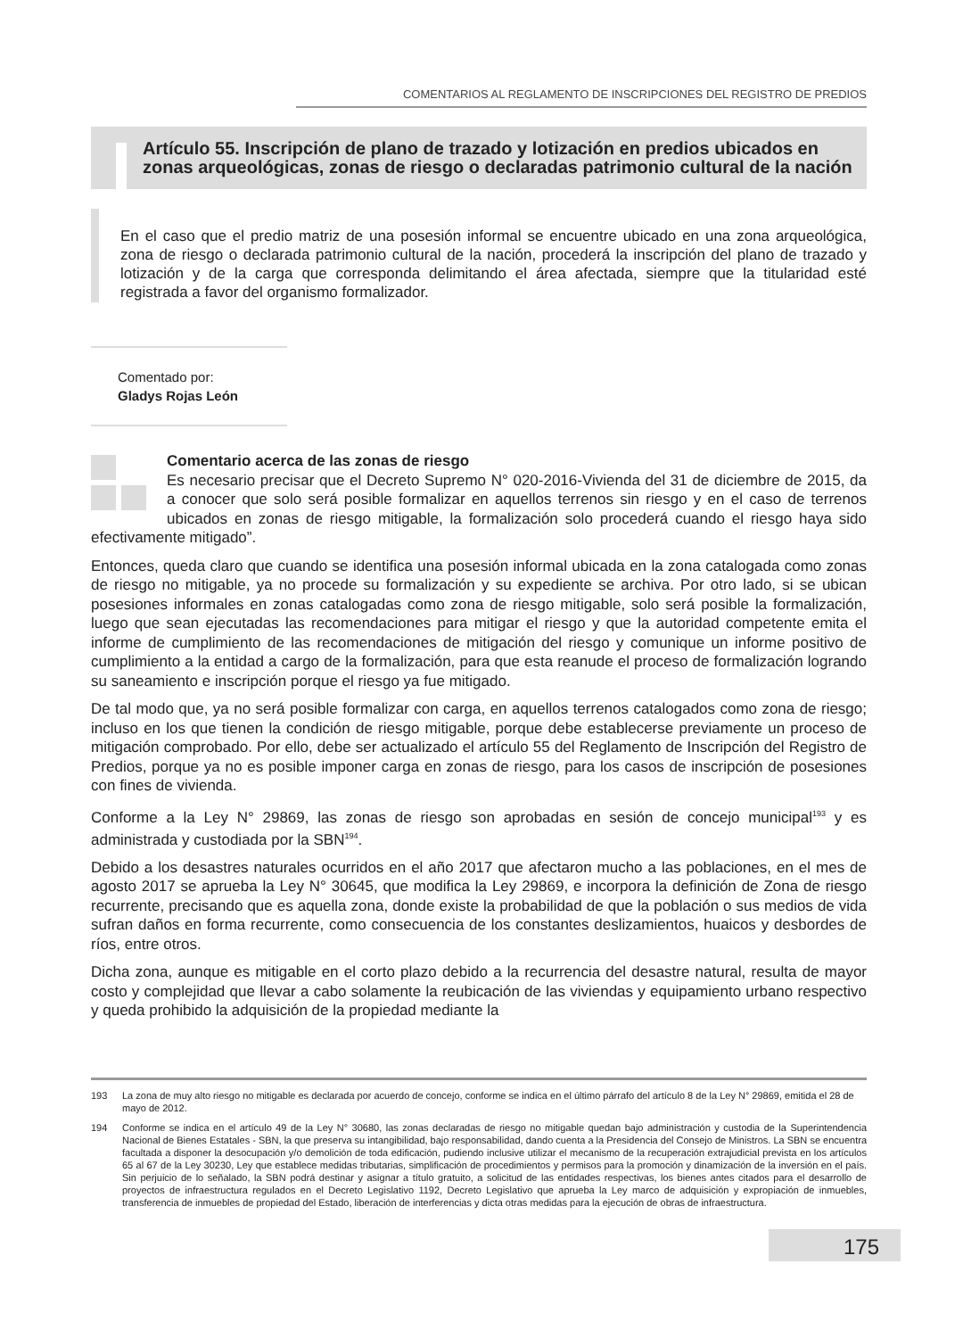COMENTARIOS AL REGLAMENTO DE INSCRIPCIONES DEL REGISTRO DE PREDIOS
Artículo 55. Inscripción de plano de trazado y lotización en predios ubicados en zonas arqueológicas, zonas de riesgo o declaradas patrimonio cultural de la nación
En el caso que el predio matriz de una posesión informal se encuentre ubicado en una zona arqueológica, zona de riesgo o declarada patrimonio cultural de la nación, procederá la inscripción del plano de trazado y lotización y de la carga que corresponda delimitando el área afectada, siempre que la titularidad esté registrada a favor del organismo formalizador.
Comentado por:
Gladys Rojas León
Comentario acerca de las zonas de riesgo
Es necesario precisar que el Decreto Supremo N° 020-2016-Vivienda del 31 de diciembre de 2015, da a conocer que solo será posible formalizar en aquellos terrenos sin riesgo y en el caso de terrenos ubicados en zonas de riesgo mitigable, la formalización solo procederá cuando el riesgo haya sido efectivamente mitigado”.
Entonces, queda claro que cuando se identifica una posesión informal ubicada en la zona catalogada como zonas de riesgo no mitigable, ya no procede su formalización y su expediente se archiva. Por otro lado, si se ubican posesiones informales en zonas catalogadas como zona de riesgo mitigable, solo será posible la formalización, luego que sean ejecutadas las recomendaciones para mitigar el riesgo y que la autoridad competente emita el informe de cumplimiento de las recomendaciones de mitigación del riesgo y comunique un informe positivo de cumplimiento a la entidad a cargo de la formalización, para que esta reanude el proceso de formalización logrando su saneamiento e inscripción porque el riesgo ya fue mitigado.
De tal modo que, ya no será posible formalizar con carga, en aquellos terrenos catalogados como zona de riesgo; incluso en los que tienen la condición de riesgo mitigable, porque debe establecerse previamente un proceso de mitigación comprobado. Por ello, debe ser actualizado el artículo 55 del Reglamento de Inscripción del Registro de Predios, porque ya no es posible imponer carga en zonas de riesgo, para los casos de inscripción de posesiones con fines de vivienda.
Conforme a la Ley N° 29869, las zonas de riesgo son aprobadas en sesión de concejo municipal<sup>193</sup> y es administrada y custodiada por la SBN<sup>194</sup>.
Debido a los desastres naturales ocurridos en el año 2017 que afectaron mucho a las poblaciones, en el mes de agosto 2017 se aprueba la Ley N° 30645, que modifica la Ley 29869, e incorpora la definición de Zona de riesgo recurrente, precisando que es aquella zona, donde existe la probabilidad de que la población o sus medios de vida sufran daños en forma recurrente, como consecuencia de los constantes deslizamientos, huaicos y desbordes de ríos, entre otros.
Dicha zona, aunque es mitigable en el corto plazo debido a la recurrencia del desastre natural, resulta de mayor costo y complejidad que llevar a cabo solamente la reubicación de las viviendas y equipamiento urbano respectivo y queda prohibido la adquisición de la propiedad mediante la
193 La zona de muy alto riesgo no mitigable es declarada por acuerdo de concejo, conforme se indica en el último párrafo del artículo 8 de la Ley N° 29869, emitida el 28 de mayo de 2012.
194 Conforme se indica en el artículo 49 de la Ley N° 30680, las zonas declaradas de riesgo no mitigable quedan bajo administración y custodia de la Superintendencia Nacional de Bienes Estatales - SBN, la que preserva su intangibilidad, bajo responsabilidad, dando cuenta a la Presidencia del Consejo de Ministros. La SBN se encuentra facultada a disponer la desocupación y/o demolición de toda edificación, pudiendo inclusive utilizar el mecanismo de la recuperación extrajudicial prevista en los artículos 65 al 67 de la Ley 30230, Ley que establece medidas tributarias, simplificación de procedimientos y permisos para la promoción y dinamización de la inversión en el país. Sin perjuicio de lo señalado, la SBN podrá destinar y asignar a título gratuito, a solicitud de las entidades respectivas, los bienes antes citados para el desarrollo de proyectos de infraestructura regulados en el Decreto Legislativo 1192, Decreto Legislativo que aprueba la Ley marco de adquisición y expropiación de inmuebles, transferencia de inmuebles de propiedad del Estado, liberación de interferencias y dicta otras medidas para la ejecución de obras de infraestructura.
175